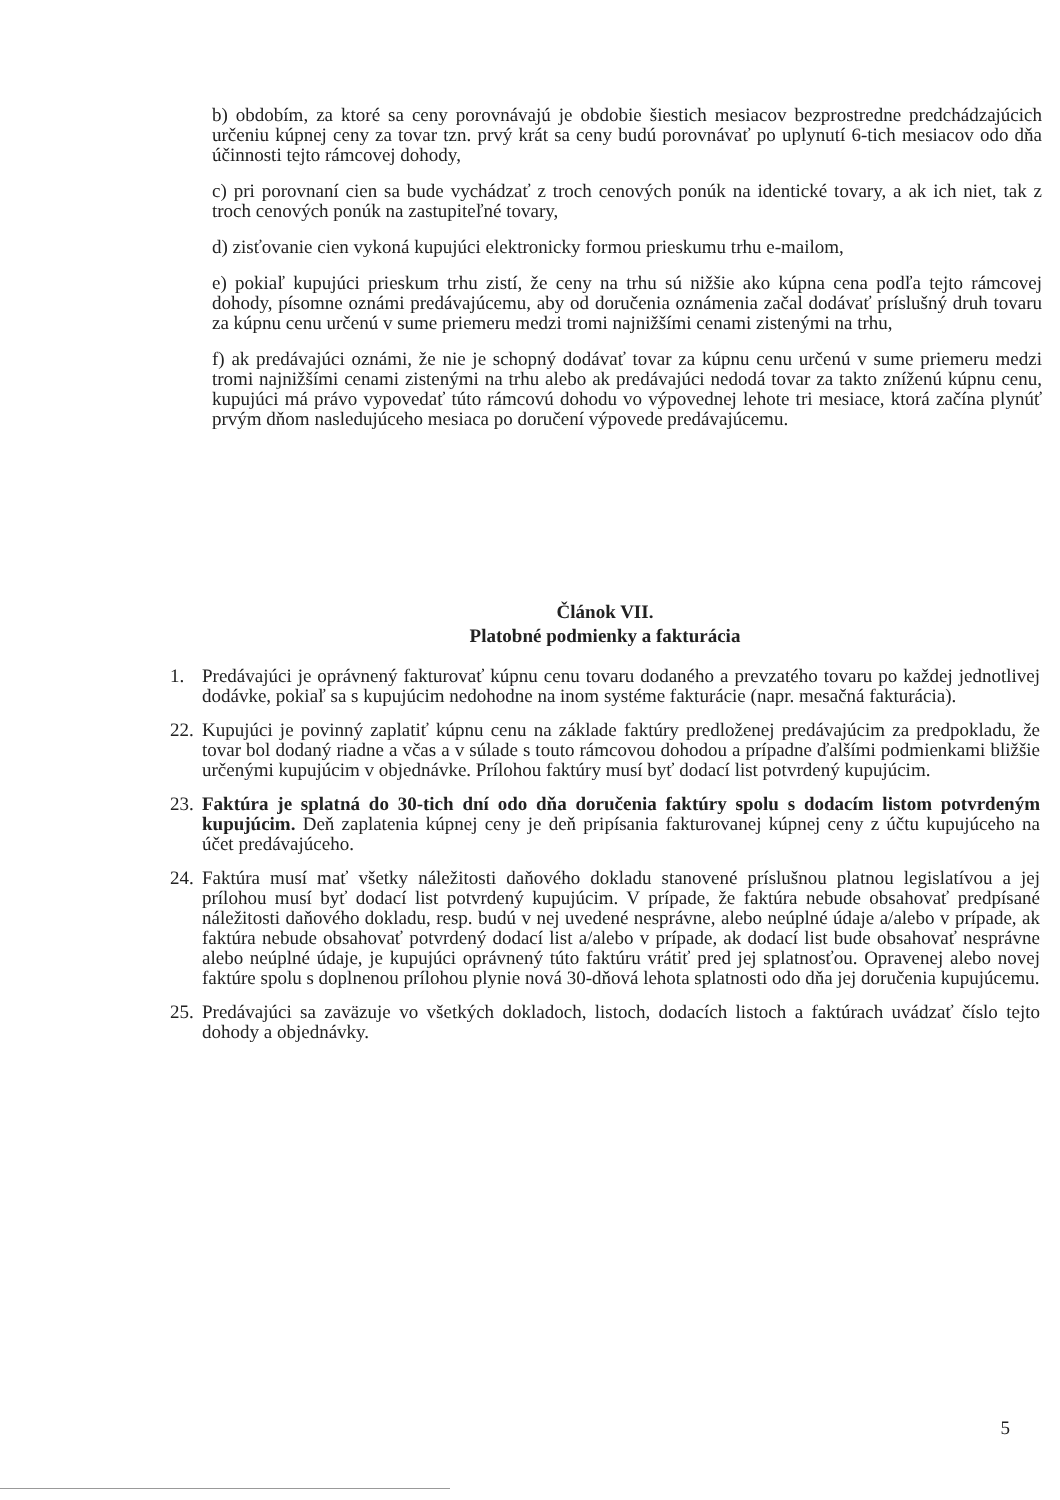b) obdobím, za ktoré sa ceny porovnávajú je obdobie šiestich mesiacov bezprostredne predchádzajúcich určeniu kúpnej ceny za tovar tzn. prvý krát sa ceny budú porovnávať po uplynutí 6-tich mesiacov odo dňa účinnosti tejto rámcovej dohody,
c) pri porovnaní cien sa bude vychádzať z troch cenových ponúk na identické tovary, a ak ich niet, tak z troch cenových ponúk na zastupiteľné tovary,
d) zisťovanie cien vykoná kupujúci elektronicky formou prieskumu trhu e-mailom,
e) pokiaľ kupujúci prieskum trhu zistí, že ceny na trhu sú nižšie ako kúpna cena podľa tejto rámcovej dohody, písomne oznámi predávajúcemu, aby od doručenia oznámenia začal dodávať príslušný druh tovaru za kúpnu cenu určenú v sume priemeru medzi tromi najnižšími cenami zistenými na trhu,
f) ak predávajúci oznámi, že nie je schopný dodávať tovar za kúpnu cenu určenú v sume priemeru medzi tromi najnižšími cenami zistenými na trhu alebo ak predávajúci nedodá tovar za takto zníženú kúpnu cenu, kupujúci má právo vypovedať túto rámcovú dohodu vo výpovednej lehote tri mesiace, ktorá začína plynúť prvým dňom nasledujúceho mesiaca po doručení výpovede predávajúcemu.
Článok VII.
Platobné podmienky a fakturácia
1. Predávajúci je oprávnený fakturovať kúpnu cenu tovaru dodaného a prevzatého tovaru po každej jednotlivej dodávke, pokiaľ sa s kupujúcim nedohodne na inom systéme fakturácie (napr. mesačná fakturácia).
22.
Kupujúci je povinný zaplatiť kúpnu cenu na základe faktúry predloženej predávajúcim za predpokladu, že tovar bol dodaný riadne a včas a v súlade s touto rámcovou dohodou a prípadne ďalšími podmienkami bližšie určenými kupujúcim v objednávke. Prílohou faktúry musí byť dodací list potvrdený kupujúcim.
23.
Faktúra je splatná do 30-tich dní odo dňa doručenia faktúry spolu s dodacím listom potvrdeným kupujúcim. Deň zaplatenia kúpnej ceny je deň pripísania fakturovanej kúpnej ceny z účtu kupujúceho na účet predávajúceho.
24.
Faktúra musí mať všetky náležitosti daňového dokladu stanovené príslušnou platnou legislatívou a jej prílohou musí byť dodací list potvrdený kupujúcim. V prípade, že faktúra nebude obsahovať predpísané náležitosti daňového dokladu, resp. budú v nej uvedené nesprávne, alebo neúplné údaje a/alebo v prípade, ak faktúra nebude obsahovať potvrdený dodací list a/alebo v prípade, ak dodací list bude obsahovať nesprávne alebo neúplné údaje, je kupujúci oprávnený túto faktúru vrátiť pred jej splatnosťou. Opravenej alebo novej faktúre spolu s doplnenou prílohou plynie nová 30-dňová lehota splatnosti odo dňa jej doručenia kupujúcemu.
25.
Predávajúci sa zaväzuje vo všetkých dokladoch, listoch, dodacích listoch a faktúrach uvádzať číslo tejto dohody a objednávky.
5